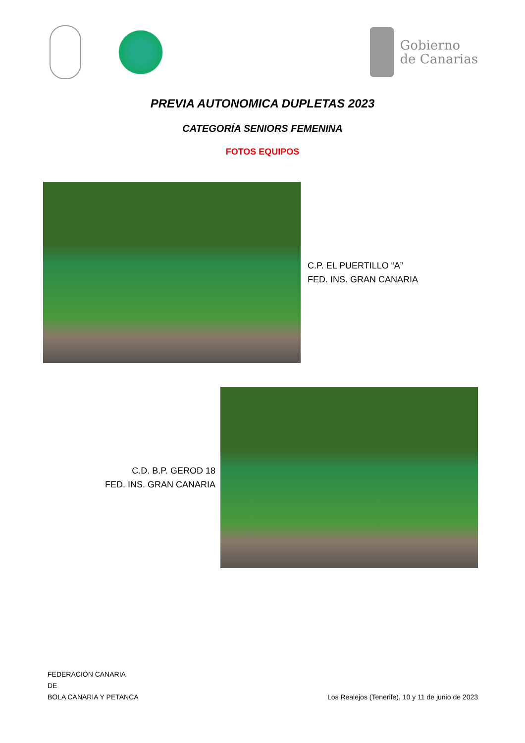Gobierno
de Canarias
PREVIA AUTONOMICA DUPLETAS 2023
CATEGORÍA SENIORS FEMENINA
FOTOS EQUIPOS
C.P. EL PUERTILLO “A”
FED. INS. GRAN CANARIA
C.D. B.P. GEROD 18
FED. INS. GRAN CANARIA
FEDERACIÓN CANARIA
DE
BOLA CANARIA Y PETANCA
Los Realejos (Tenerife), 10 y 11 de junio de 2023